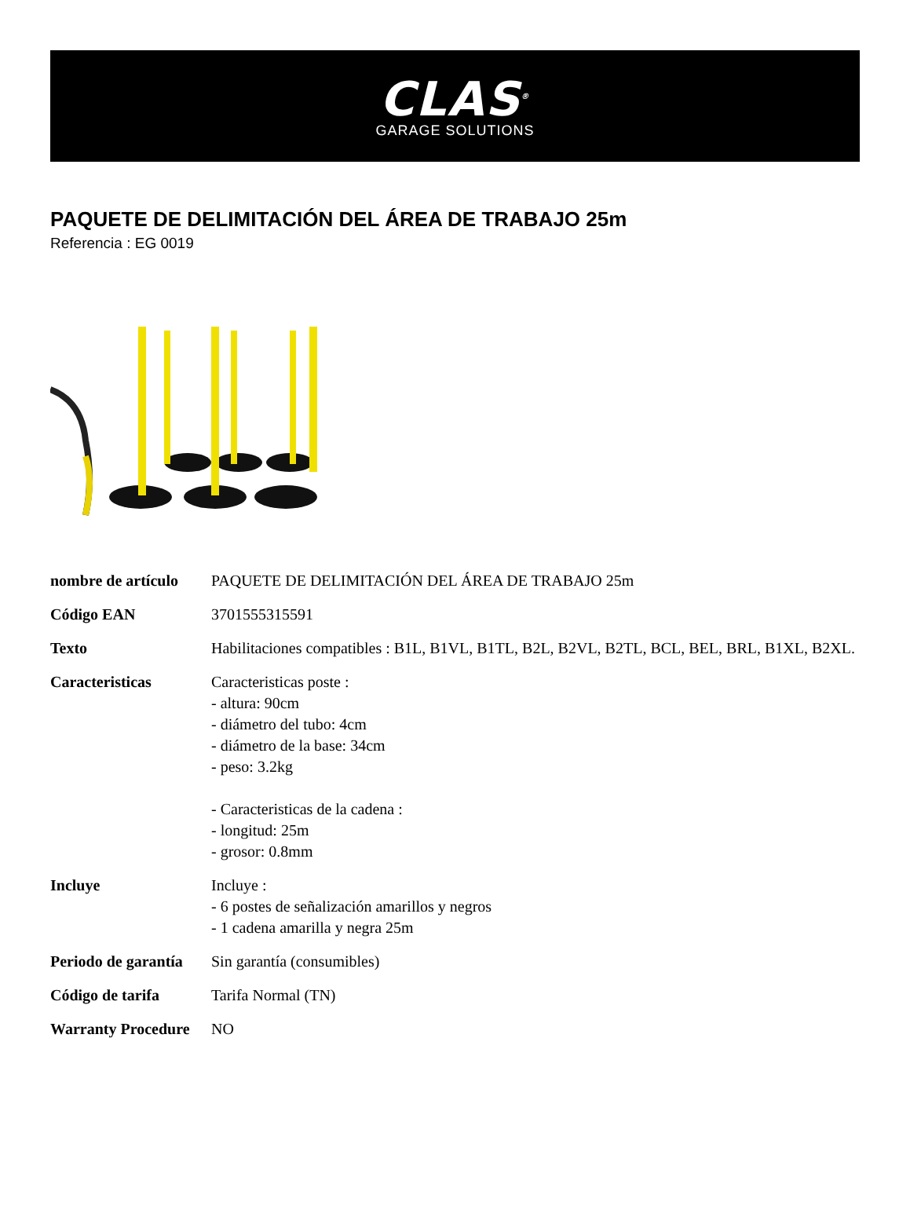CLAS<sup>®</sup>
GARAGE SOLUTIONS
PAQUETE DE DELIMITACIÓN DEL ÁREA DE TRABAJO 25m
Referencia : EG 0019
| nombre de artículo | PAQUETE DE DELIMITACIÓN DEL ÁREA DE TRABAJO 25m |
| Código EAN | 3701555315591 |
| Texto | Habilitaciones compatibles : B1L, B1VL, B1TL, B2L, B2VL, B2TL, BCL, BEL, BRL, B1XL, B2XL. |
| Caracteristicas | Caracteristicas poste : - altura: 90cm - diámetro del tubo: 4cm - diámetro de la base: 34cm - peso: 3.2kg - Caracteristicas de la cadena : - longitud: 25m - grosor: 0.8mm |
| Incluye | Incluye : - 6 postes de señalización amarillos y negros - 1 cadena amarilla y negra 25m |
| Periodo de garantía | Sin garantía (consumibles) |
| Código de tarifa | Tarifa Normal (TN) |
| Warranty Procedure | NO |